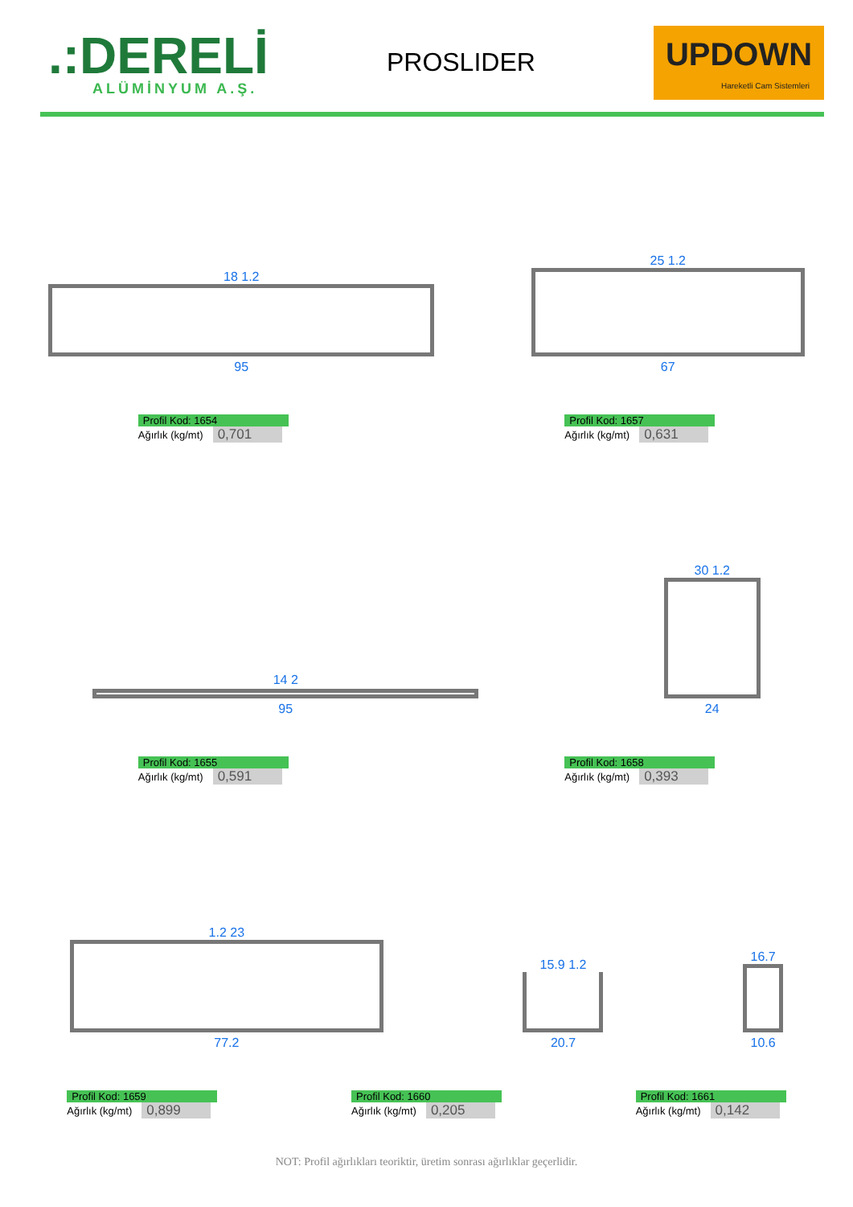.:DERELİ
ALÜMİNYUM A.Ş.
PROSLIDER
UPDOWN
Hareketli Cam Sistemleri
18 1.2
95
25 1.2
67
Profil Kod: 1654
Ağırlık (kg/mt) 0,701
Profil Kod: 1657
Ağırlık (kg/mt) 0,631
14 2
95
30 1.2
24
Profil Kod: 1655
Ağırlık (kg/mt) 0,591
Profil Kod: 1658
Ağırlık (kg/mt) 0,393
1.2 23
77.2
15.9 1.2
20.7
16.7
10.6
Profil Kod: 1659
Ağırlık (kg/mt) 0,899
Profil Kod: 1660
Ağırlık (kg/mt) 0,205
Profil Kod: 1661
Ağırlık (kg/mt) 0,142
NOT: Profil ağırlıkları teoriktir, üretim sonrası ağırlıklar geçerlidir.